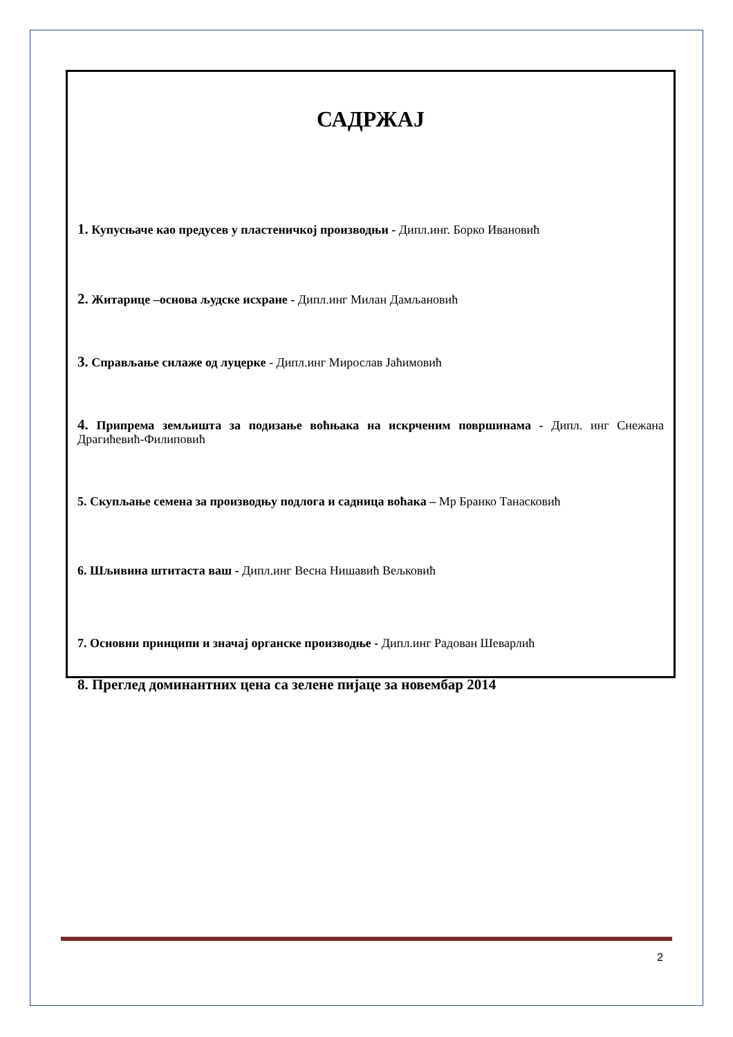САДРЖАЈ
1. Купусњаче као предусев у пластеничкој производњи - Дипл.инг. Борко Ивановић
2. Житарице –основа људске исхране - Дипл.инг Милан Дамљановић
3. Справљање силаже од луцерке - Дипл.инг Мирослав Јаћимовић
4. Припрема земљишта за подизање воћњака на искрченим површинама - Дипл. инг Снежана Драгићевић-Филиповић
5. Скупљање семена за производњу подлога и садница воћака – Мр Бранко Танасковић
6. Шљивина штитаста ваш - Дипл.инг Весна Нишавић Вељковић
7. Основни принципи и значај органске производње - Дипл.инг Радован Шеварлић
8. Преглед доминантних цена са зелене пијаце за новембар 2014
2